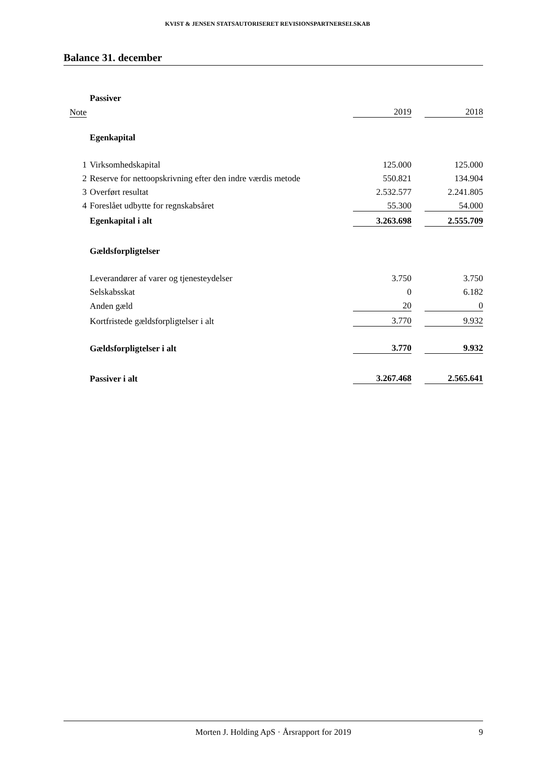KVIST & JENSEN STATSAUTORISERET REVISIONSPARTNERSELSKAB
Balance 31. december
| | Passiver | | | |
| Note | | 2019 | | 2018 |
| | Egenkapital | | | |
| 1 | Virksomhedskapital | 125.000 | | 125.000 |
| 2 | Reserve for nettoopskrivning efter den indre værdis metode | 550.821 | | 134.904 |
| 3 | Overført resultat | 2.532.577 | | 2.241.805 |
| 4 | Foreslået udbytte for regnskabsåret | 55.300 | | 54.000 |
| | Egenkapital i alt | 3.263.698 | | 2.555.709 |
| | Gældsforpligtelser | | | |
| | Leverandører af varer og tjenesteydelser | 3.750 | | 3.750 |
| | Selskabsskat | 0 | | 6.182 |
| | Anden gæld | 20 | | 0 |
| | Kortfristede gældsforpligtelser i alt | 3.770 | | 9.932 |
| | Gældsforpligtelser i alt | 3.770 | | 9.932 |
| | Passiver i alt | 3.267.468 | | 2.565.641 |
Morten J. Holding ApS · Årsrapport for 2019 9